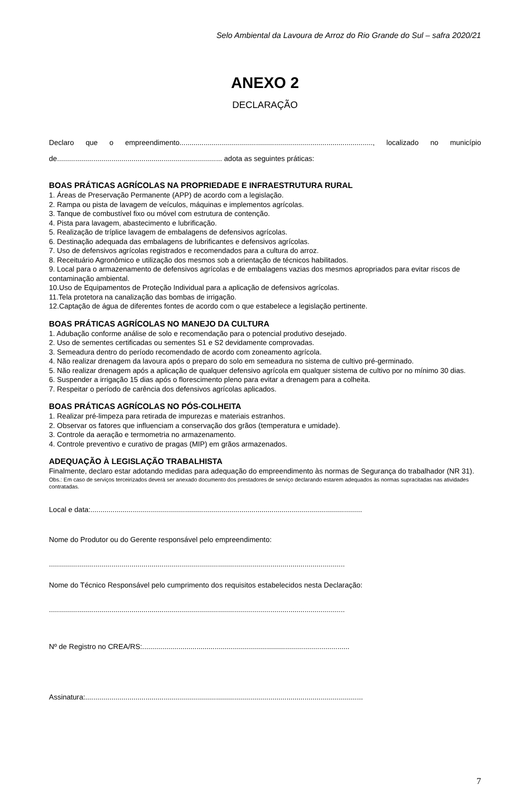Selo Ambiental da Lavoura de Arroz do Rio Grande do Sul – safra 2020/21
ANEXO 2
DECLARAÇÃO
Declaro que o empreendimento................................................................................................, localizado no município de.................................................................................. adota as seguintes práticas:
BOAS PRÁTICAS AGRÍCOLAS NA PROPRIEDADE E INFRAESTRUTURA RURAL
1. Áreas de Preservação Permanente (APP) de acordo com a legislação.
2. Rampa ou pista de lavagem de veículos, máquinas e implementos agrícolas.
3. Tanque de combustível fixo ou móvel com estrutura de contenção.
4. Pista para lavagem, abastecimento e lubrificação.
5. Realização de tríplice lavagem de embalagens de defensivos agrícolas.
6. Destinação adequada das embalagens de lubrificantes e defensivos agrícolas.
7. Uso de defensivos agrícolas registrados e recomendados para a cultura do arroz.
8. Receituário Agronômico e utilização dos mesmos sob a orientação de técnicos habilitados.
9. Local para o armazenamento de defensivos agrícolas e de embalagens vazias dos mesmos apropriados para evitar riscos de contaminação ambiental.
10.Uso de Equipamentos de Proteção Individual para a aplicação de defensivos agrícolas.
11.Tela protetora na canalização das bombas de irrigação.
12.Captação de água de diferentes fontes de acordo com o que estabelece a legislação pertinente.
BOAS PRÁTICAS AGRÍCOLAS NO MANEJO DA CULTURA
1. Adubação conforme análise de solo e recomendação para o potencial produtivo desejado.
2. Uso de sementes certificadas ou sementes S1 e S2 devidamente comprovadas.
3. Semeadura dentro do período recomendado de acordo com zoneamento agrícola.
4. Não realizar drenagem da lavoura após o preparo do solo em semeadura no sistema de cultivo pré-germinado.
5. Não realizar drenagem após a aplicação de qualquer defensivo agrícola em qualquer sistema de cultivo por no mínimo 30 dias.
6. Suspender a irrigação 15 dias após o florescimento pleno para evitar a drenagem para a colheita.
7. Respeitar o período de carência dos defensivos agrícolas aplicados.
BOAS PRÁTICAS AGRÍCOLAS NO PÓS-COLHEITA
1. Realizar pré-limpeza para retirada de impurezas e materiais estranhos.
2. Observar os fatores que influenciam a conservação dos grãos (temperatura e umidade).
3. Controle da aeração e termometria no armazenamento.
4. Controle preventivo e curativo de pragas (MIP) em grãos armazenados.
ADEQUAÇÃO À LEGISLAÇÃO TRABALHISTA
Finalmente, declaro estar adotando medidas para adequação do empreendimento às normas de Segurança do trabalhador (NR 31).
Obs.: Em caso de serviços terceirizados deverá ser anexado documento dos prestadores de serviço declarando estarem adequados às normas supracitadas nas atividades contratadas.
Local e data:.......................................................................................................................................
Nome do Produtor ou do Gerente responsável pelo empreendimento:
...................................................................................................................................................
Nome do Técnico Responsável pelo cumprimento dos requisitos estabelecidos nesta Declaração:
...................................................................................................................................................
Nº de Registro no CREA/RS:.......................................................................................................
Assinatura:..........................................................................................................................................
7